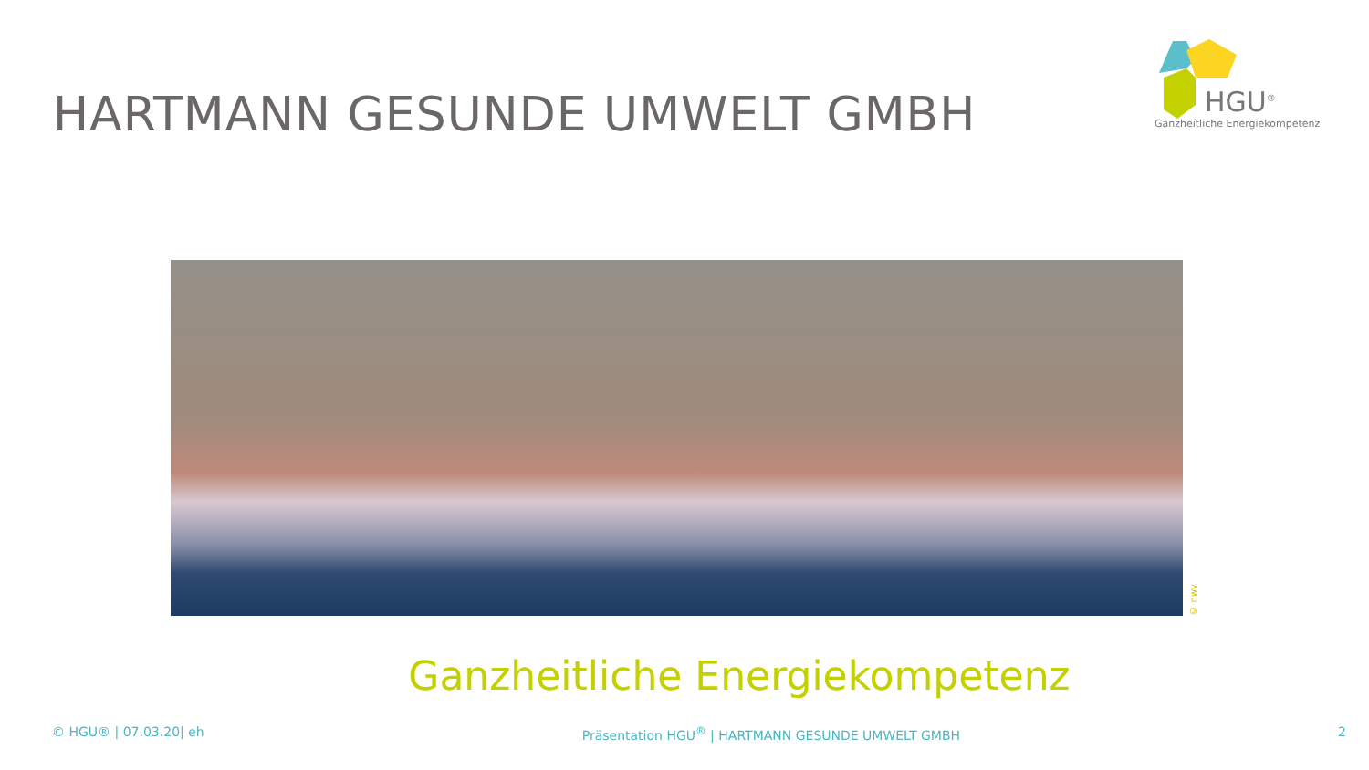HARTMANN GESUNDE UMWELT GMBH
HGU<sup>®</sup>
Ganzheitliche Energiekompetenz
© nwv
Ganzheitliche Energiekompetenz
© HGU® | 07.03.20| eh Präsentation HGU<sup>®</sup> | HARTMANN GESUNDE UMWELT GMBH 2